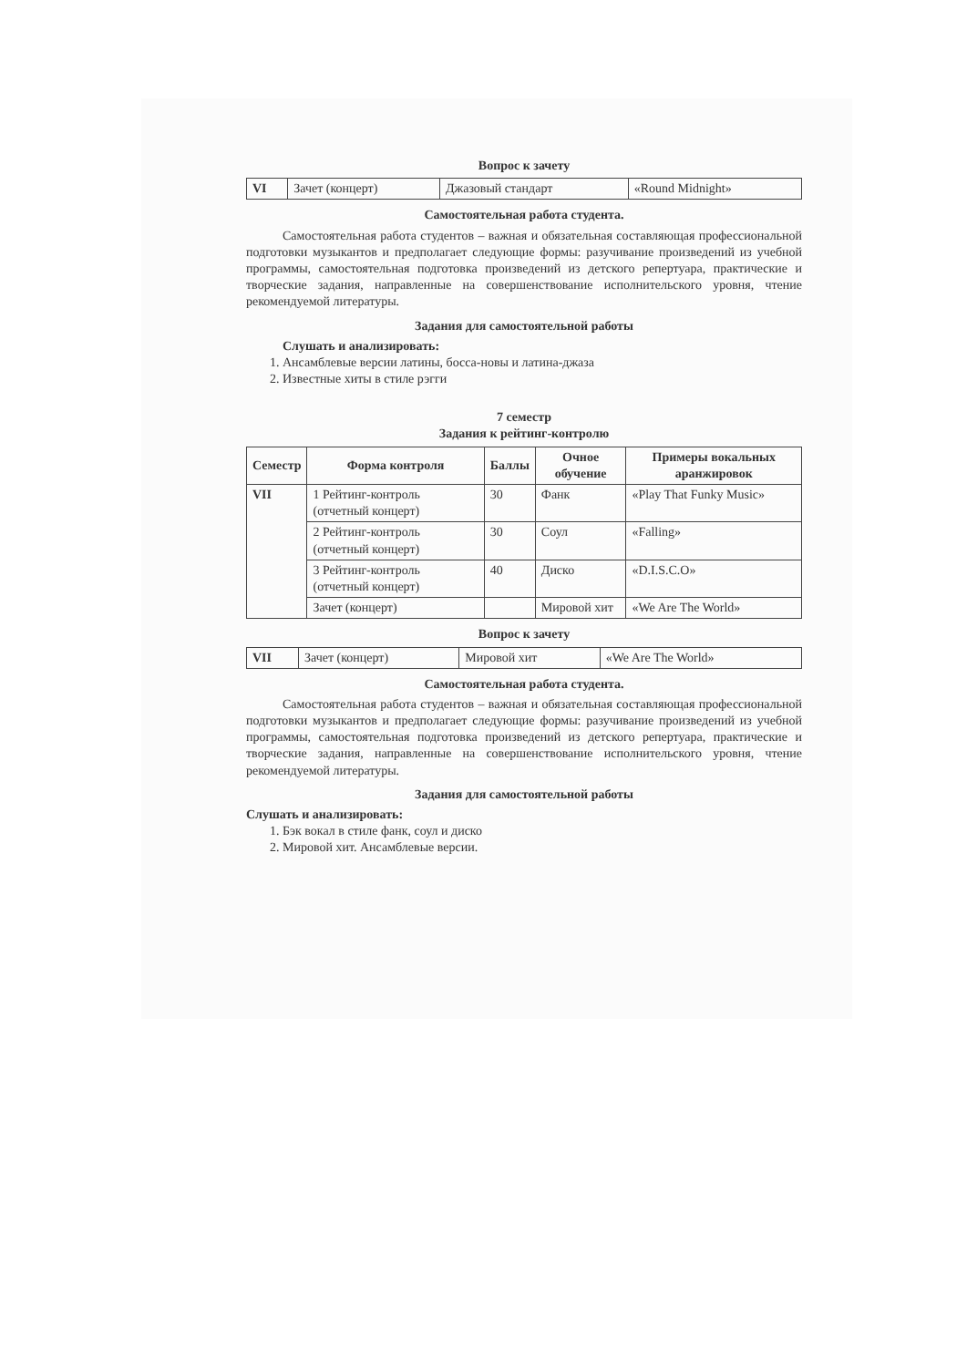Вопрос к зачету
| VI | Зачет (концерт) | Джазовый стандарт | «Round Midnight» |
Самостоятельная работа студента.
Самостоятельная работа студентов – важная и обязательная составляющая профессиональной подготовки музыкантов и предполагает следующие формы: разучивание произведений из учебной программы, самостоятельная подготовка произведений из детского репертуара, практические и творческие задания, направленные на совершенствование исполнительского уровня, чтение рекомендуемой литературы.
Задания для самостоятельной работы
Слушать и анализировать:
1. Ансамблевые версии латины, босса-новы и латина-джаза
2. Известные хиты в стиле рэгги
7 семестр
Задания к рейтинг-контролю
| Семестр | Форма контроля | Баллы | Очное обучение | Примеры вокальных аранжировок |
| --- | --- | --- | --- | --- |
| VII | 1 Рейтинг-контроль (отчетный концерт) | 30 | Фанк | «Play That Funky Music» |
| | 2 Рейтинг-контроль (отчетный концерт) | 30 | Соул | «Falling» |
| | 3 Рейтинг-контроль (отчетный концерт) | 40 | Диско | «D.I.S.C.O» |
| | Зачет (концерт) | | Мировой хит | «We Are The World» |
Вопрос к зачету
| VII | Зачет (концерт) | Мировой хит | «We Are The World» |
Самостоятельная работа студента.
Самостоятельная работа студентов – важная и обязательная составляющая профессиональной подготовки музыкантов и предполагает следующие формы: разучивание произведений из учебной программы, самостоятельная подготовка произведений из детского репертуара, практические и творческие задания, направленные на совершенствование исполнительского уровня, чтение рекомендуемой литературы.
Задания для самостоятельной работы
Слушать и анализировать:
1. Бэк вокал в стиле фанк, соул и диско
2. Мировой хит. Ансамблевые версии.